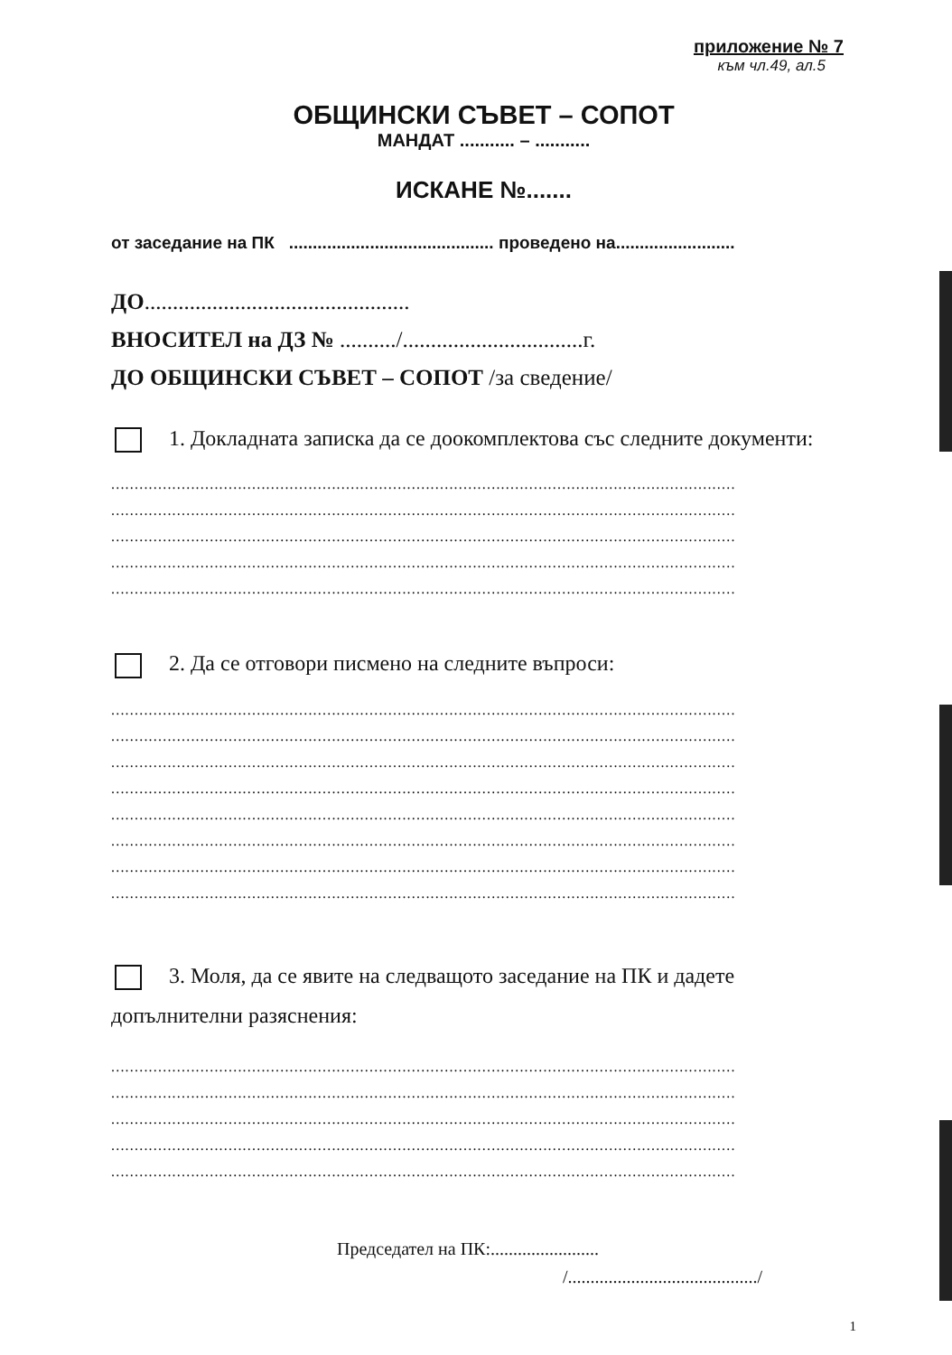приложение № 7
към чл.49, ал.5
ОБЩИНСКИ СЪВЕТ – СОПОТ
МАНДАТ ........... – ...........
ИСКАНЕ №.......
от заседание на ПК ........................................... проведено на.........................
ДО...............................................
ВНОСИТЕЛ на ДЗ № ........../................................г.
ДО ОБЩИНСКИ СЪВЕТ – СОПОТ /за сведение/
1. Докладната записка да се доокомплектова със следните документи:
.....................................................................................................................................
.....................................................................................................................................
.....................................................................................................................................
.....................................................................................................................................
.....................................................................................................................................
2. Да се отговори писмено на следните въпроси:
.....................................................................................................................................
.....................................................................................................................................
.....................................................................................................................................
.....................................................................................................................................
.....................................................................................................................................
.....................................................................................................................................
.....................................................................................................................................
.....................................................................................................................................
3. Моля, да се явите на следващото заседание на ПК и дадете
допълнителни разяснения:
.....................................................................................................................................
.....................................................................................................................................
.....................................................................................................................................
.....................................................................................................................................
.....................................................................................................................................
Председател на ПК:........................
/........................................../
1